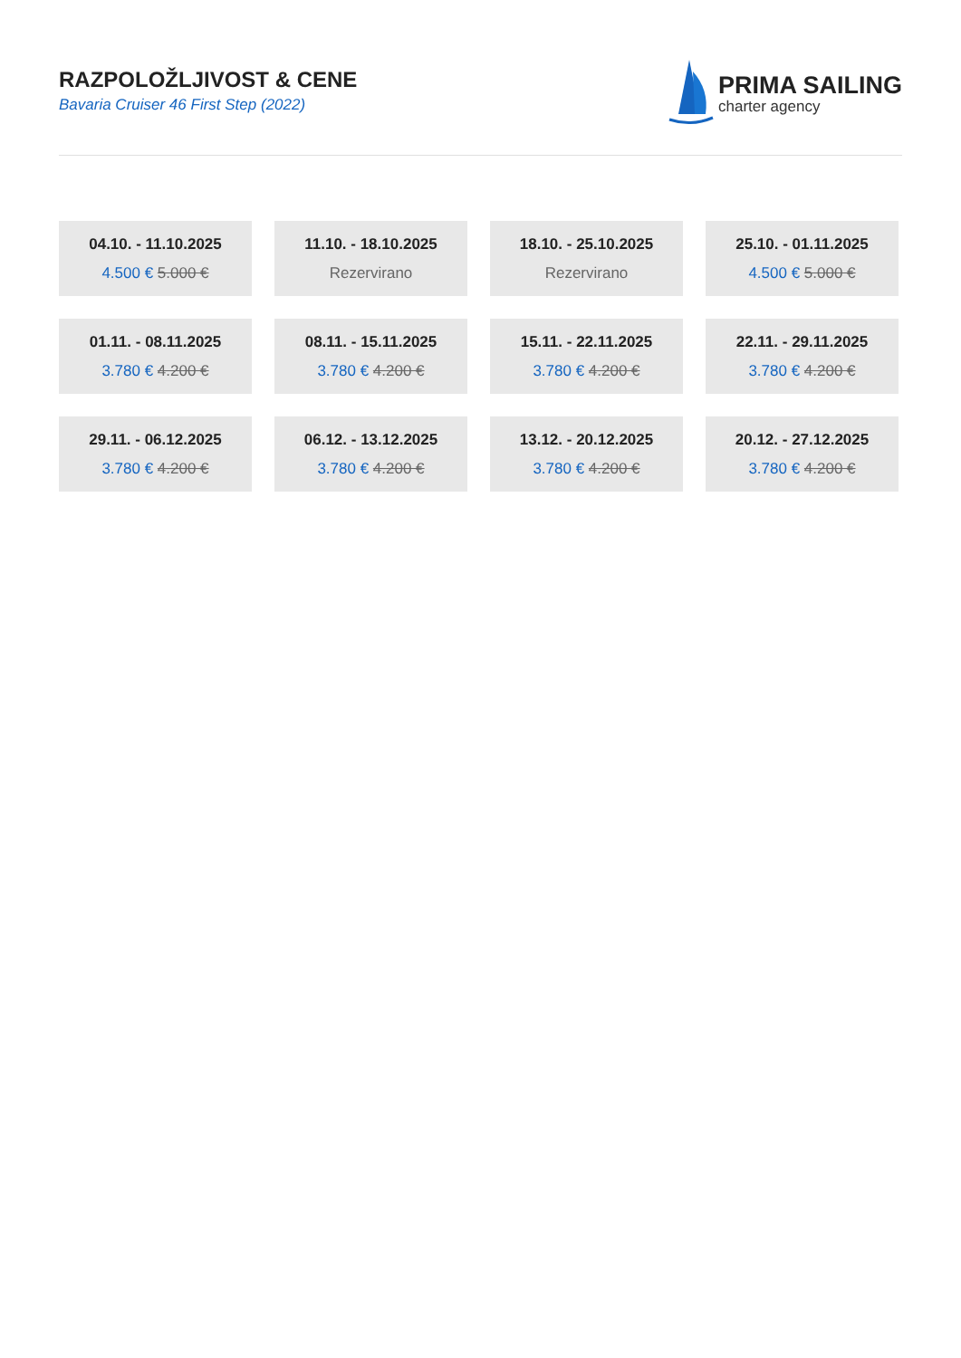RAZPOLOŽLJIVOST & CENE
Bavaria Cruiser 46 First Step (2022)
PRIMA SAILING
charter agency
04.10. - 11.10.2025
4.500 € 5.000 €
11.10. - 18.10.2025
Rezervirano
18.10. - 25.10.2025
Rezervirano
25.10. - 01.11.2025
4.500 € 5.000 €
01.11. - 08.11.2025
3.780 € 4.200 €
08.11. - 15.11.2025
3.780 € 4.200 €
15.11. - 22.11.2025
3.780 € 4.200 €
22.11. - 29.11.2025
3.780 € 4.200 €
29.11. - 06.12.2025
3.780 € 4.200 €
06.12. - 13.12.2025
3.780 € 4.200 €
13.12. - 20.12.2025
3.780 € 4.200 €
20.12. - 27.12.2025
3.780 € 4.200 €